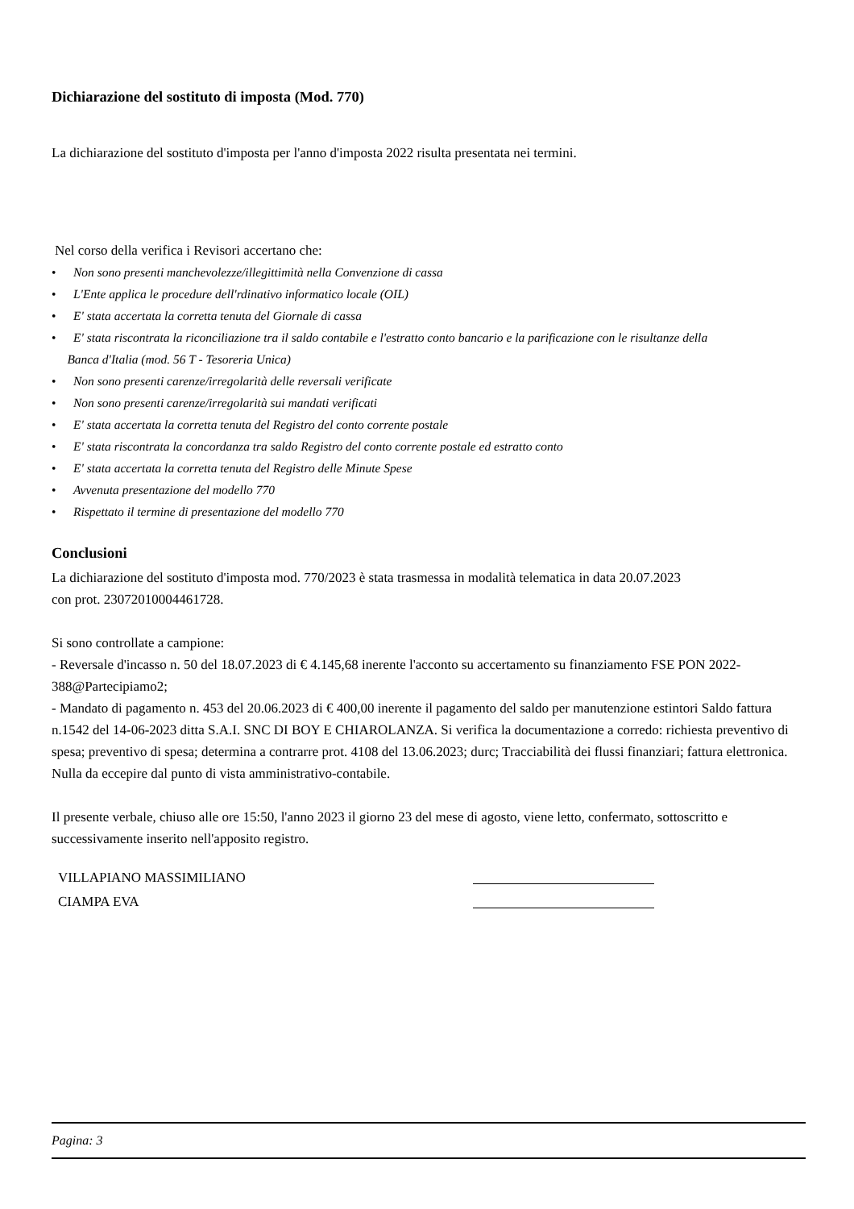Dichiarazione del sostituto di imposta (Mod. 770)
La dichiarazione del sostituto d'imposta per l'anno d'imposta 2022 risulta presentata nei termini.
Nel corso della verifica i Revisori accertano che:
• Non sono presenti manchevolezze/illegittimità nella Convenzione di cassa
• L'Ente applica le procedure dell'rdinativo informatico locale (OIL)
• E' stata accertata la corretta tenuta del Giornale di cassa
• E' stata riscontrata la riconciliazione tra il saldo contabile e l'estratto conto bancario e la parificazione con le risultanze della
Banca d'Italia (mod. 56 T - Tesoreria Unica)
• Non sono presenti carenze/irregolarità delle reversali verificate
• Non sono presenti carenze/irregolarità sui mandati verificati
• E' stata accertata la corretta tenuta del Registro del conto corrente postale
• E' stata riscontrata la concordanza tra saldo Registro del conto corrente postale ed estratto conto
• E' stata accertata la corretta tenuta del Registro delle Minute Spese
• Avvenuta presentazione del modello 770
• Rispettato il termine di presentazione del modello 770
Conclusioni
La dichiarazione del sostituto d'imposta mod. 770/2023 è stata trasmessa in modalità telematica in data 20.07.2023
con prot. 23072010004461728.
Si sono controllate a campione:
- Reversale d'incasso n. 50 del 18.07.2023 di € 4.145,68 inerente l'acconto su accertamento su finanziamento FSE PON 2022- 388@Partecipiamo2;
- Mandato di pagamento n. 453 del 20.06.2023 di € 400,00 inerente il pagamento del saldo per manutenzione estintori Saldo fattura n.1542 del 14-06-2023 ditta S.A.I. SNC DI BOY E CHIAROLANZA. Si verifica la documentazione a corredo: richiesta preventivo di spesa; preventivo di spesa; determina a contrarre prot. 4108 del 13.06.2023; durc; Tracciabilità dei flussi finanziari; fattura elettronica.
Nulla da eccepire dal punto di vista amministrativo-contabile.
Il presente verbale, chiuso alle ore 15:50, l'anno 2023 il giorno 23 del mese di agosto, viene letto, confermato, sottoscritto e successivamente inserito nell'apposito registro.
VILLAPIANO MASSIMILIANO
CIAMPA EVA
Pagina: 3